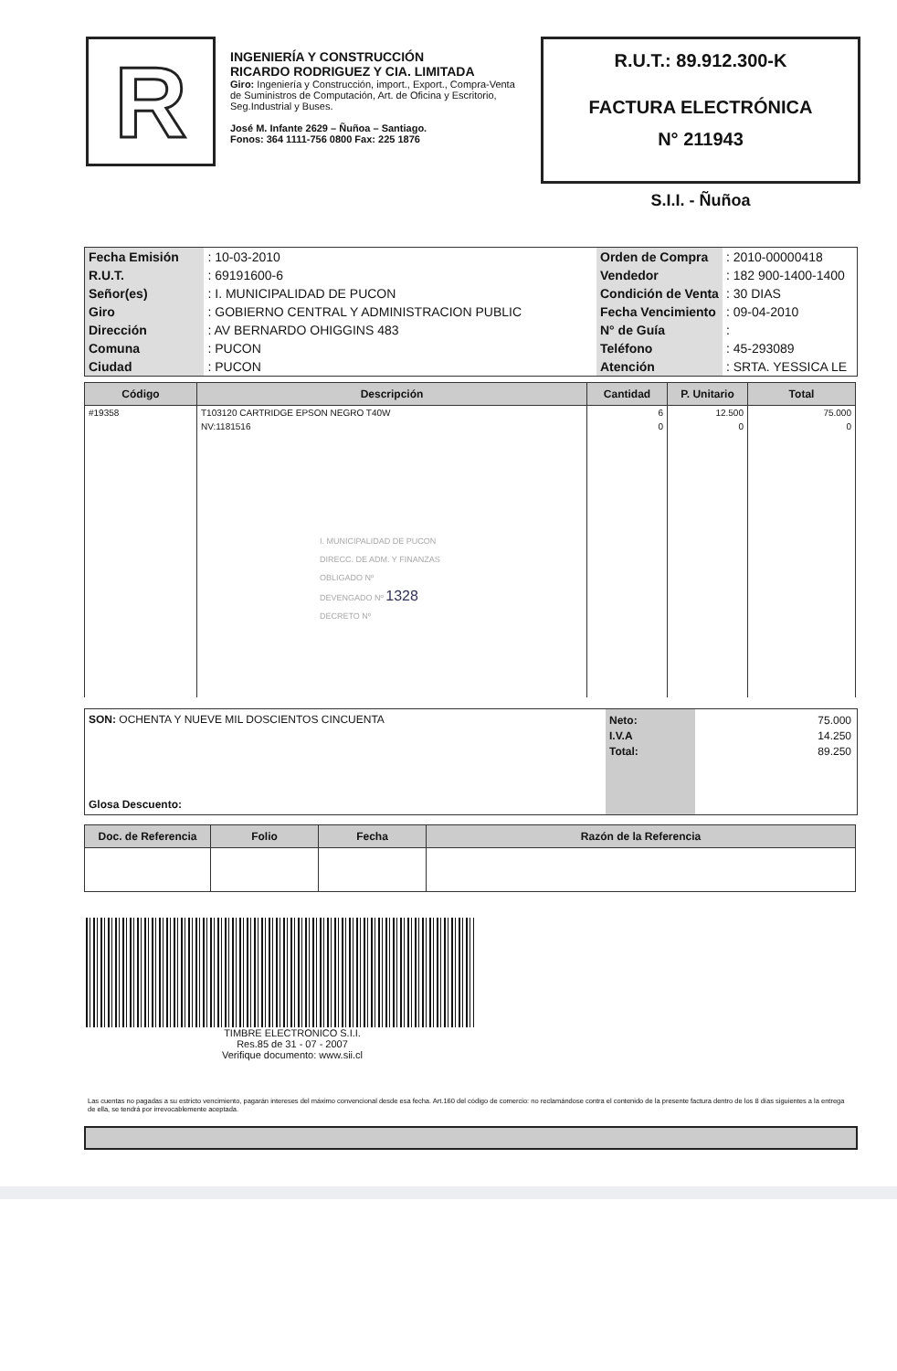R
INGENIERÍA Y CONSTRUCCIÓN
RICARDO RODRIGUEZ Y CIA. LIMITADA
Giro: Ingeniería y Construcción, import., Export., Compra-Venta de Suministros de Computación, Art. de Oficina y Escritorio, Seg.Industrial y Buses.
José M. Infante 2629 – Ñuñoa – Santiago.
Fonos: 364 1111-756 0800 Fax: 225 1876
R.U.T.: 89.912.300-K
FACTURA ELECTRÓNICA
N° 211943
S.I.I. - Ñuñoa
| Fecha Emisión | : 10-03-2010 |
| R.U.T. | : 69191600-6 |
| Señor(es) | : I. MUNICIPALIDAD DE PUCON |
| Giro | : GOBIERNO CENTRAL Y ADMINISTRACION PUBLIC |
| Dirección | : AV BERNARDO OHIGGINS 483 |
| Comuna | : PUCON |
| Ciudad | : PUCON |
| Orden de Compra | : 2010-00000418 |
| Vendedor | : 182 900-1400-1400 |
| Condición de Venta | : 30 DIAS |
| Fecha Vencimiento | : 09-04-2010 |
| N° de Guía | : |
| Teléfono | : 45-293089 |
| Atención | : SRTA. YESSICA LE |
| Código | Descripción | Cantidad | P. Unitario | Total |
| --- | --- | --- | --- | --- |
| #19358 | T103120 CARTRIDGE EPSON NEGRO T40W | 6 | 12.500 | 75.000 |
| | NV:1181516 I. MUNICIPALIDAD DE PUCON DIRECC. DE ADM. Y FINANZAS OBLIGADO Nº DEVENGADO Nº 1328 DECRETO Nº | 0 | 0 | 0 |
SON: OCHENTA Y NUEVE MIL DOSCIENTOS CINCUENTA
Glosa Descuento:
Neto:
I.V.A
Total:
75.000
14.250
89.250
| Doc. de Referencia | Folio | Fecha | Razón de la Referencia |
| --- | --- | --- | --- |
TIMBRE ELECTRONICO S.I.I.
Res.85 de 31 - 07 - 2007
Verifique documento: www.sii.cl
Las cuentas no pagadas a su estricto vencimiento, pagarán intereses del máximo convencional desde esa fecha. Art.160 del código de comercio: no reclamándose contra el contenido de la presente factura dentro de los 8 días siguientes a la entrega de ella, se tendrá por irrevocablemente aceptada.